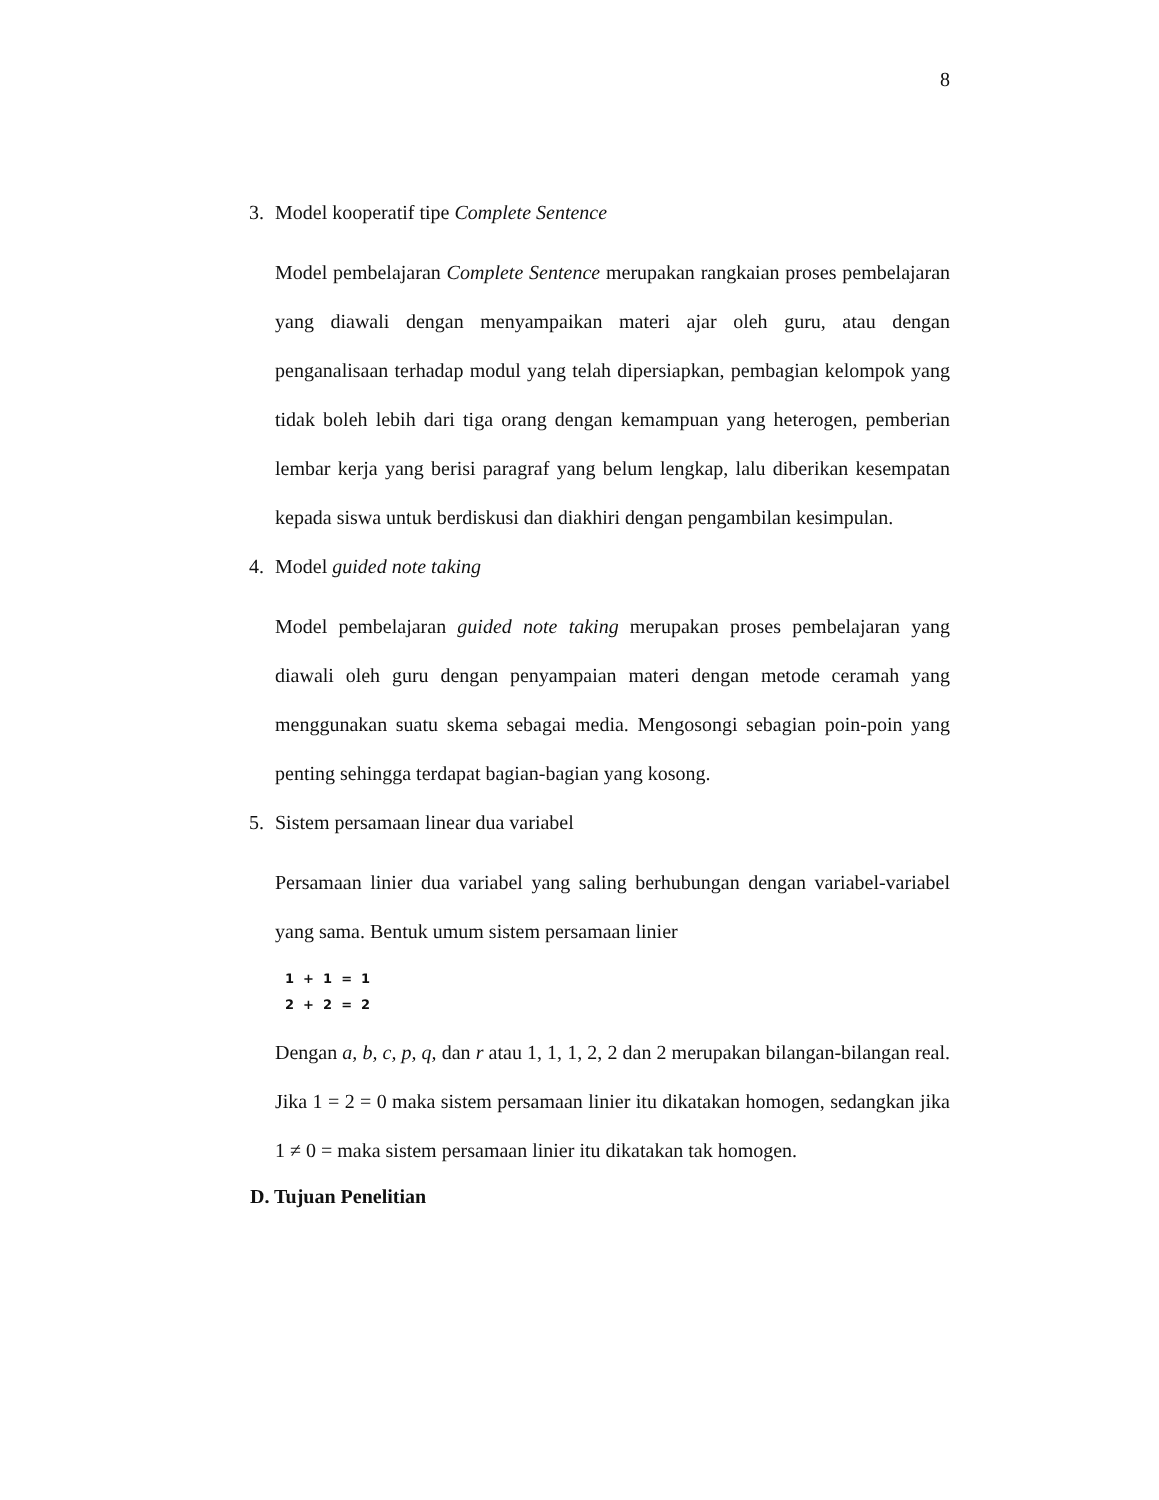8
3. Model kooperatif tipe Complete Sentence
Model pembelajaran Complete Sentence merupakan rangkaian proses pembelajaran yang diawali dengan menyampaikan materi ajar oleh guru, atau dengan penganalisaan terhadap modul yang telah dipersiapkan, pembagian kelompok yang tidak boleh lebih dari tiga orang dengan kemampuan yang heterogen, pemberian lembar kerja yang berisi paragraf yang belum lengkap, lalu diberikan kesempatan kepada siswa untuk berdiskusi dan diakhiri dengan pengambilan kesimpulan.
4. Model guided note taking
Model pembelajaran guided note taking merupakan proses pembelajaran yang diawali oleh guru dengan penyampaian materi dengan metode ceramah yang menggunakan suatu skema sebagai media. Mengosongi sebagian poin-poin yang penting sehingga terdapat bagian-bagian yang kosong.
5. Sistem persamaan linear dua variabel
Persamaan linier dua variabel yang saling berhubungan dengan variabel-variabel yang sama. Bentuk umum sistem persamaan linier
1 + 1 = 1
2 + 2 = 2
Dengan a, b, c, p, q, dan r atau 1, 1, 1, 2, 2 dan 2 merupakan bilangan-bilangan real. Jika 1 = 2 = 0 maka sistem persamaan linier itu dikatakan homogen, sedangkan jika 1 ≠ 0 = maka sistem persamaan linier itu dikatakan tak homogen.
D. Tujuan Penelitian